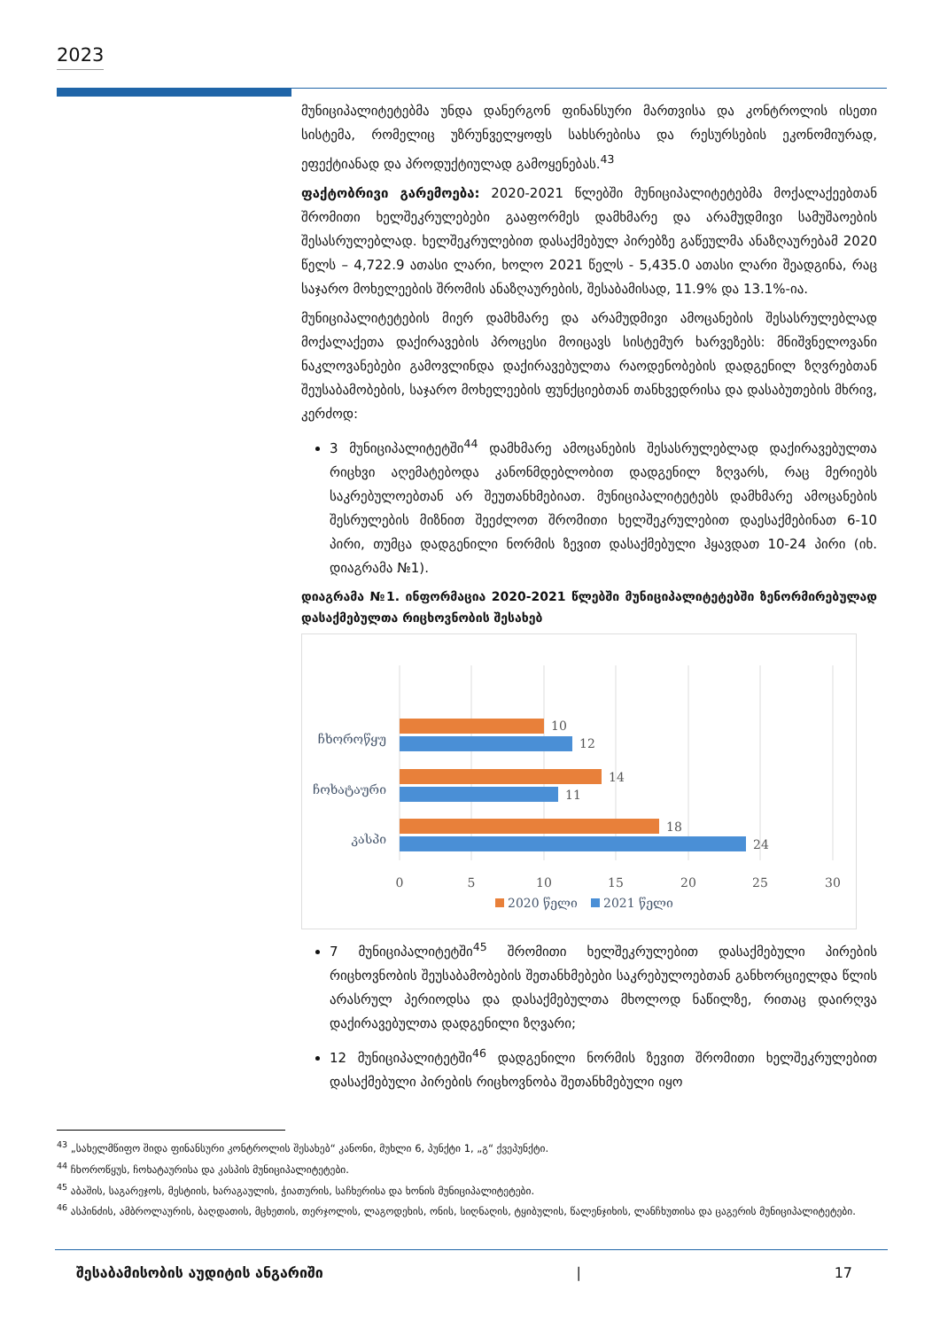2023
მუნიციპალიტეტებმა უნდა დანერგონ ფინანსური მართვისა და კონტროლის ისეთი სისტემა, რომელიც უზრუნველყოფს სახსრებისა და რესურსების ეკონომიურად, ეფექტიანად და პროდუქტიულად გამოყენებას.<sup>43</sup>
ფაქტობრივი გარემოება: 2020-2021 წლებში მუნიციპალიტეტებმა მოქალაქეებთან შრომითი ხელშეკრულებები გააფორმეს დამხმარე და არამუდმივი სამუშაოების შესასრულებლად. ხელშეკრულებით დასაქმებულ პირებზე გაწეულმა ანაზღაურებამ 2020 წელს – 4,722.9 ათასი ლარი, ხოლო 2021 წელს - 5,435.0 ათასი ლარი შეადგინა, რაც საჯარო მოხელეების შრომის ანაზღაურების, შესაბამისად, 11.9% და 13.1%-ია.
მუნიციპალიტეტების მიერ დამხმარე და არამუდმივი ამოცანების შესასრულებლად მოქალაქეთა დაქირავების პროცესი მოიცავს სისტემურ ხარვეზებს: მნიშვნელოვანი ნაკლოვანებები გამოვლინდა დაქირავებულთა რაოდენობების დადგენილ ზღვრებთან შეუსაბამობების, საჯარო მოხელეების ფუნქციებთან თანხვედრისა და დასაბუთების მხრივ, კერძოდ:
3 მუნიციპალიტეტში<sup>44</sup> დამხმარე ამოცანების შესასრულებლად დაქირავებულთა რიცხვი აღემატებოდა კანონმდებლობით დადგენილ ზღვარს, რაც მერიებს საკრებულოებთან არ შეუთანხმებიათ. მუნიციპალიტეტებს დამხმარე ამოცანების შესრულების მიზნით შეეძლოთ შრომითი ხელშეკრულებით დაესაქმებინათ 6-10 პირი, თუმცა დადგენილი ნორმის ზევით დასაქმებული ჰყავდათ 10-24 პირი (იხ. დიაგრამა №1).
დიაგრამა №1. ინფორმაცია 2020-2021 წლებში მუნიციპალიტეტებში ზენორმირებულად დასაქმებულთა რიცხოვნობის შესახებ
10
12
14
11
18
24
ჩხოროწყუ
ჩოხატაური
კასპი
0
5
10
15
20
25
30
2020 წელი
2021 წელი
7 მუნიციპალიტეტში<sup>45</sup> შრომითი ხელშეკრულებით დასაქმებული პირების რიცხოვნობის შეუსაბამობების შეთანხმებები საკრებულოებთან განხორციელდა წლის არასრულ პერიოდსა და დასაქმებულთა მხოლოდ ნაწილზე, რითაც დაირღვა დაქირავებულთა დადგენილი ზღვარი;
12 მუნიციპალიტეტში<sup>46</sup> დადგენილი ნორმის ზევით შრომითი ხელშეკრულებით დასაქმებული პირების რიცხოვნობა შეთანხმებული იყო
<sup>43</sup> „სახელმწიფო შიდა ფინანსური კონტროლის შესახებ“ კანონი, მუხლი 6, პუნქტი 1, „გ“ ქვეპუნქტი.
<sup>44</sup> ჩხოროწყუს, ჩოხატაურისა და კასპის მუნიციპალიტეტები.
<sup>45</sup> აბაშის, საგარეჯოს, მესტიის, ხარაგაულის, ჭიათურის, საჩხერისა და ხონის მუნიციპალიტეტები.
<sup>46</sup> ასპინძის, ამბროლაურის, ბაღდათის, მცხეთის, თერჯოლის, ლაგოდეხის, ონის, სიღნაღის, ტყიბულის, წალენჯიხის, ლანჩხუთისა და ცაგერის მუნიციპალიტეტები.
შესაბამისობის აუდიტის ანგარიში | 17